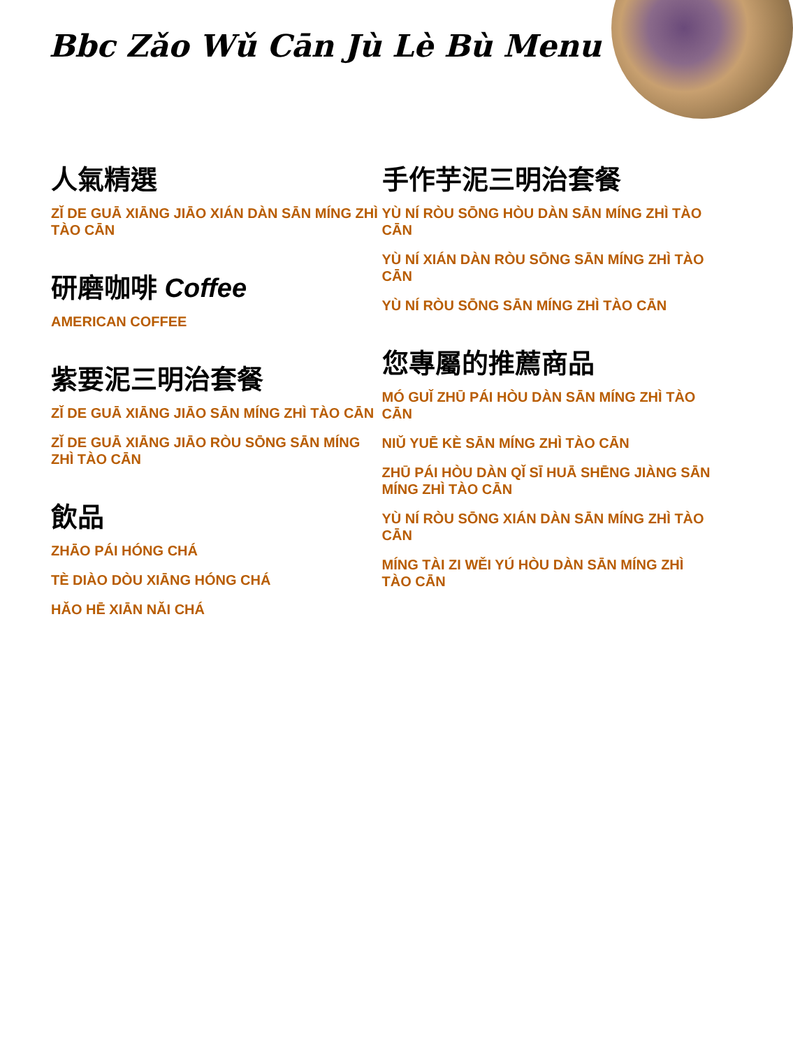Bbc Zǎo Wǔ Cān Jù Lè Bù Menu
人氣精選
ZǏ DE GUĀ XIĀNG JIĀO XIÁN DÀN SĀN MÍNG ZHÌ TÀO CĀN
研磨咖啡 Coffee
AMERICAN COFFEE
紫要泥三明治套餐
ZǏ DE GUĀ XIĀNG JIĀO SĀN MÍNG ZHÌ TÀO CĀN
ZǏ DE GUĀ XIĀNG JIĀO RÒU SŌNG SĀN MÍNG ZHÌ TÀO CĀN
飲品
ZHĀO PÁI HÓNG CHÁ
TÈ DIÀO DÒU XIĀNG HÓNG CHÁ
HǍO HĒ XIĀN NǍI CHÁ
手作芋泥三明治套餐
YÙ NÍ RÒU SŌNG HÒU DÀN SĀN MÍNG ZHÌ TÀO CĀN
YÙ NÍ XIÁN DÀN RÒU SŌNG SĀN MÍNG ZHÌ TÀO CĀN
YÙ NÍ RÒU SŌNG SĀN MÍNG ZHÌ TÀO CĀN
您專屬的推薦商品
MÓ GUǏ ZHŪ PÁI HÒU DÀN SĀN MÍNG ZHÌ TÀO CĀN
NIǓ YUĒ KÈ SĀN MÍNG ZHÌ TÀO CĀN
ZHŪ PÁI HÒU DÀN QǏ SĪ HUĀ SHĒNG JIÀNG SĀN MÍNG ZHÌ TÀO CĀN
YÙ NÍ RÒU SŌNG XIÁN DÀN SĀN MÍNG ZHÌ TÀO CĀN
MÍNG TÀI ZI WĚI YÚ HÒU DÀN SĀN MÍNG ZHÌ TÀO CĀN